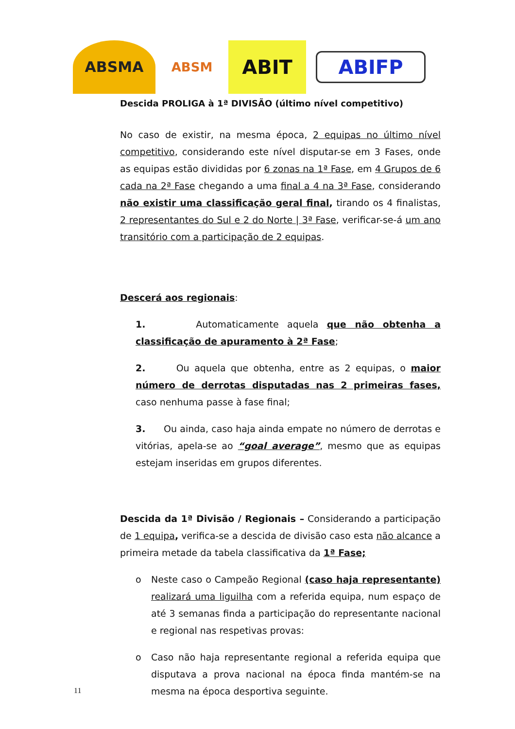ABSMA
ABSM
ABIT
ABIFP
Descida PROLIGA à 1ª DIVISÃO (último nível competitivo)
No caso de existir, na mesma época, 2 equipas no último nível competitivo, considerando este nível disputar-se em 3 Fases, onde as equipas estão divididas por 6 zonas na 1ª Fase, em 4 Grupos de 6 cada na 2ª Fase chegando a uma final a 4 na 3ª Fase, considerando não existir uma classificação geral final, tirando os 4 finalistas, 2 representantes do Sul e 2 do Norte | 3ª Fase, verificar-se-á um ano transitório com a participação de 2 equipas.
Descerá aos regionais:
1. Automaticamente aquela que não obtenha a classificação de apuramento à 2ª Fase;
2. Ou aquela que obtenha, entre as 2 equipas, o maior número de derrotas disputadas nas 2 primeiras fases, caso nenhuma passe à fase final;
3. Ou ainda, caso haja ainda empate no número de derrotas e vitórias, apela-se ao “goal average”, mesmo que as equipas estejam inseridas em grupos diferentes.
Descida da 1ª Divisão / Regionais – Considerando a participação de 1 equipa, verifica-se a descida de divisão caso esta não alcance a primeira metade da tabela classificativa da 1ª Fase;
o Neste caso o Campeão Regional (caso haja representante) realizará uma liguilha com a referida equipa, num espaço de até 3 semanas finda a participação do representante nacional e regional nas respetivas provas:
o Caso não haja representante regional a referida equipa que disputava a prova nacional na época finda mantém-se na mesma na época desportiva seguinte.
11